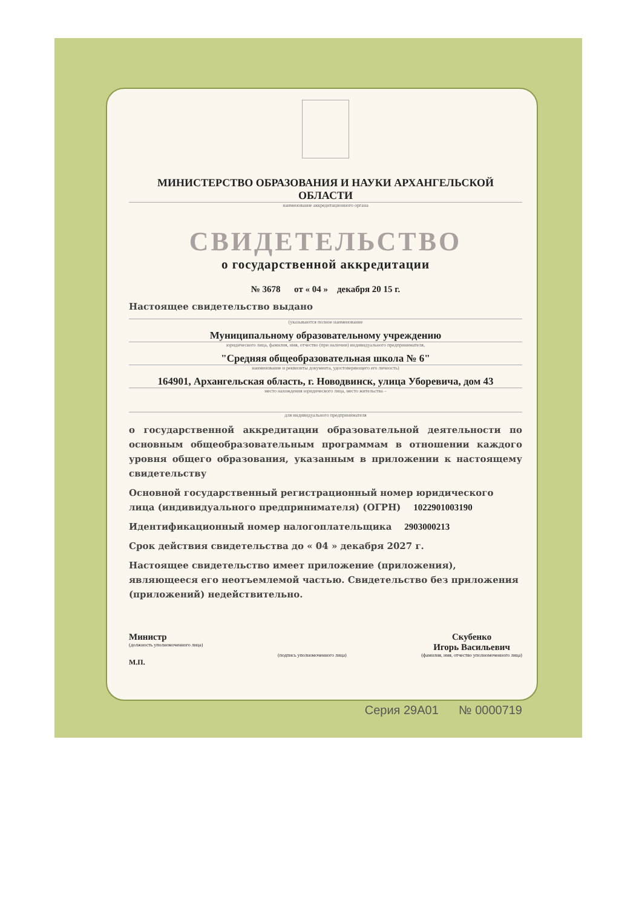МИНИСТЕРСТВО ОБРАЗОВАНИЯ И НАУКИ АРХАНГЕЛЬСКОЙ ОБЛАСТИ
наименование аккредитационного органа
СВИДЕТЕЛЬСТВО
о государственной аккредитации
№ 3678 от « 04 » декабря 20 15 г.
Настоящее свидетельство выдано
(указываются полное наименование
Муниципальному образовательному учреждению
юридического лица, фамилия, имя, отчество (при наличии) индивидуального предпринимателя,
"Средняя общеобразовательная школа № 6"
наименование и реквизиты документа, удостоверяющего его личность)
164901, Архангельская область, г. Новодвинск, улица Уборевича, дом 43
место нахождения юридического лица, место жительства –
для индивидуального предпринимателя
о государственной аккредитации образовательной деятельности по основным общеобразовательным программам в отношении каждого уровня общего образования, указанным в приложении к настоящему свидетельству
Основной государственный регистрационный номер юридического лица (индивидуального предпринимателя) (ОГРН) 1022901003190
Идентификационный номер налогоплательщика 2903000213
Срок действия свидетельства до « 04 » декабря 2027 г.
Настоящее свидетельство имеет приложение (приложения), являющееся его неотъемлемой частью. Свидетельство без приложения (приложений) недействительно.
Министр
(должность уполномоченного лица)
(подпись уполномоченного лица)
Скубенко
Игорь Васильевич
(фамилия, имя, отчество уполномоченного лица)
М.П.
Серия 29А01 № 0000719